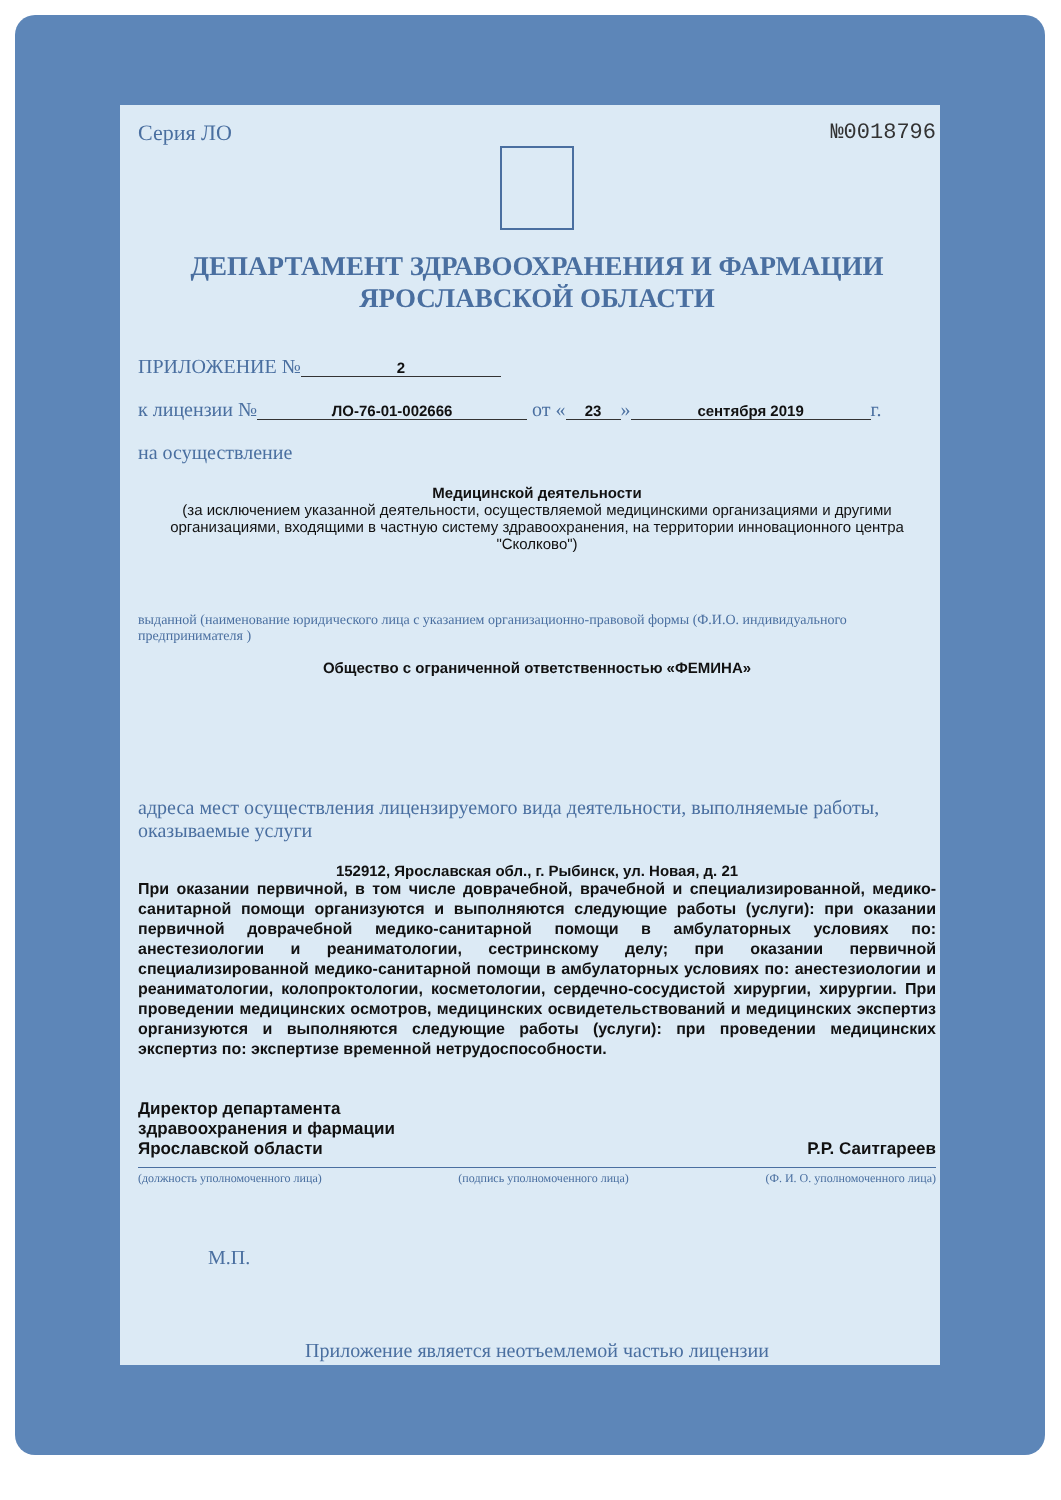Серия ЛО №0018796
ДЕПАРТАМЕНТ ЗДРАВООХРАНЕНИЯ И ФАРМАЦИИ
ЯРОСЛАВСКОЙ ОБЛАСТИ
ПРИЛОЖЕНИЕ № 2
к лицензии № ЛО-76-01-002666 от « 23 » сентября 2019 г.
на осуществление
Медицинской деятельности
(за исключением указанной деятельности, осуществляемой медицинскими организациями и другими организациями, входящими в частную систему здравоохранения, на территории инновационного центра "Сколково")
выданной (наименование юридического лица с указанием организационно-правовой формы (Ф.И.О. индивидуального предпринимателя )
Общество с ограниченной ответственностью «ФЕМИНА»
адреса мест осуществления лицензируемого вида деятельности, выполняемые работы, оказываемые услуги
152912, Ярославская обл., г. Рыбинск, ул. Новая, д. 21
При оказании первичной, в том числе доврачебной, врачебной и специализированной, медико-санитарной помощи организуются и выполняются следующие работы (услуги): при оказании первичной доврачебной медико-санитарной помощи в амбулаторных условиях по: анестезиологии и реаниматологии, сестринскому делу; при оказании первичной специализированной медико-санитарной помощи в амбулаторных условиях по: анестезиологии и реаниматологии, колопроктологии, косметологии, сердечно-сосудистой хирургии, хирургии. При проведении медицинских осмотров, медицинских освидетельствований и медицинских экспертиз организуются и выполняются следующие работы (услуги): при проведении медицинских экспертиз по: экспертизе временной нетрудоспособности.
Директор департамента
здравоохранения и фармации
Ярославской области Р.Р. Саитгареев
(должность уполномоченного лица) (подпись уполномоченного лица) (Ф. И. О. уполномоченного лица)
М.П.
Приложение является неотъемлемой частью лицензии